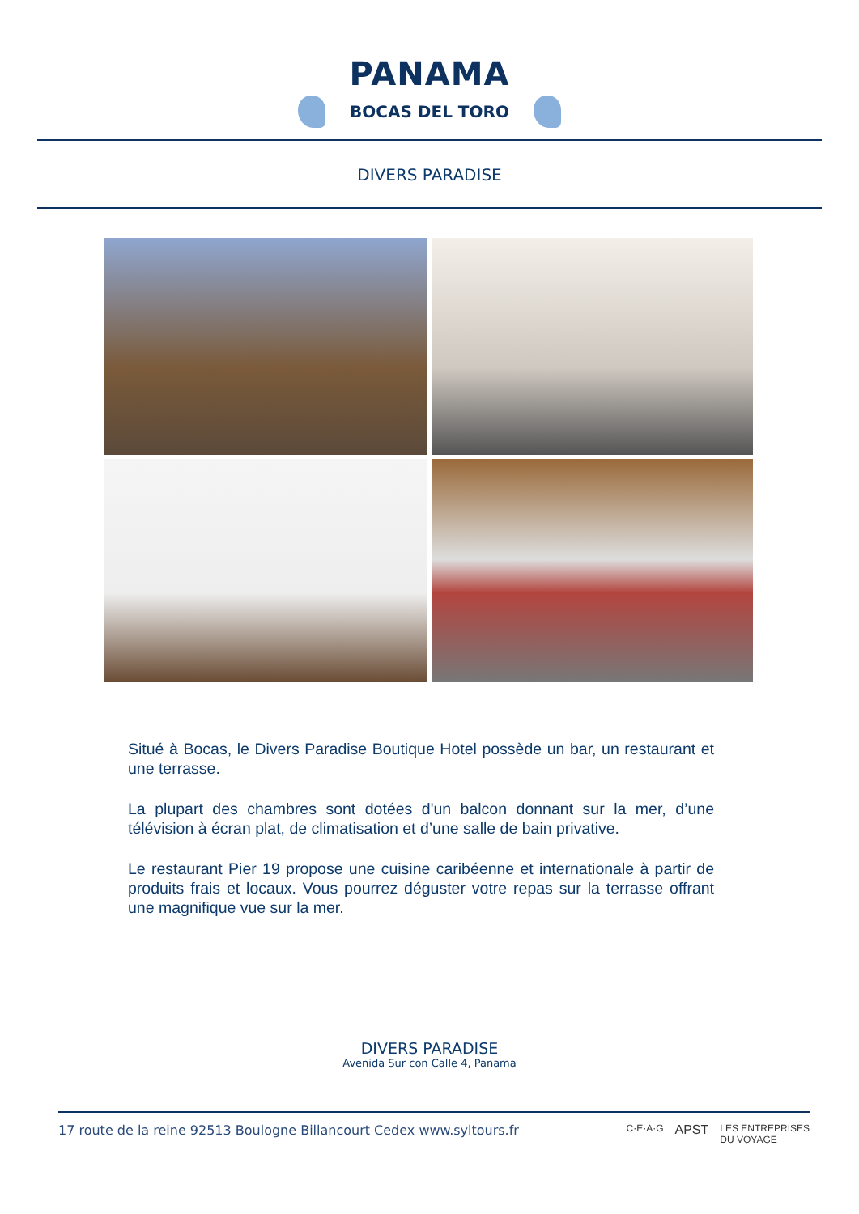PANAMA
BOCAS DEL TORO
DIVERS PARADISE
Situé à Bocas, le Divers Paradise Boutique Hotel possède un bar, un restaurant et une terrasse.
La plupart des chambres sont dotées d'un balcon donnant sur la mer, d’une télévision à écran plat, de climatisation et d’une salle de bain privative.
Le restaurant Pier 19 propose une cuisine caribéenne et internationale à partir de produits frais et locaux. Vous pourrez déguster votre repas sur la terrasse offrant une magnifique vue sur la mer.
DIVERS PARADISE
Avenida Sur con Calle 4, Panama
17 route de la reine 92513 Boulogne Billancourt Cedex www.syltours.fr C·E·A·G APST LES ENTREPRISES
DU VOYAGE